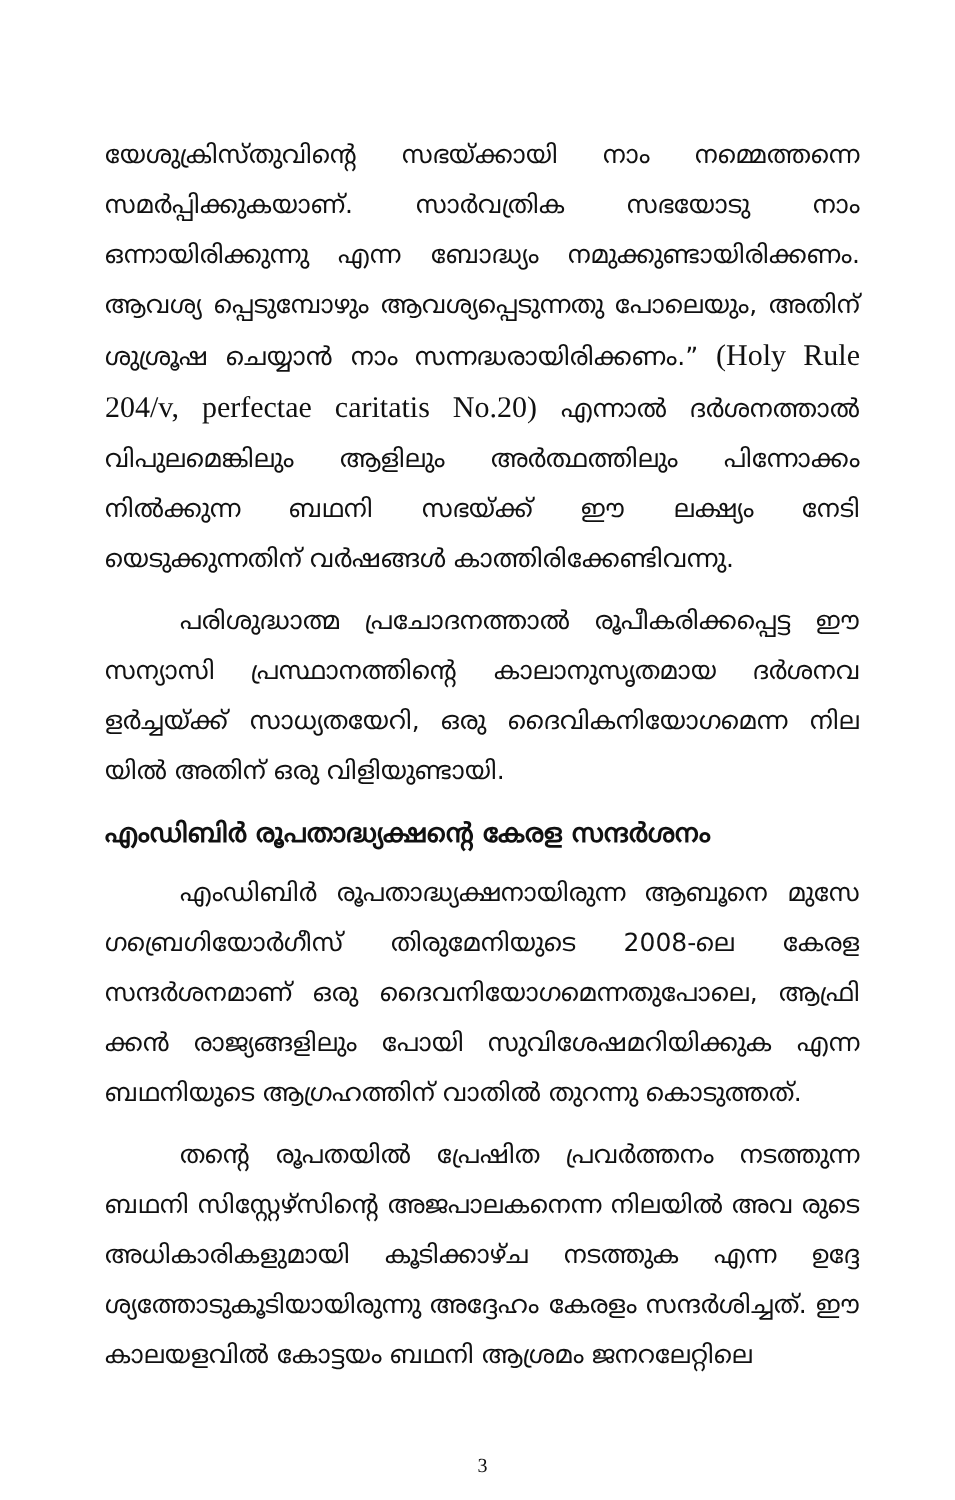യേശുക്രിസ്തുവിന്റെ സഭയ്ക്കായി നാം നമ്മെത്തന്നെ സമർപ്പിക്കുകയാണ്. സാർവത്രിക സഭയോടു നാം ഒന്നായിരിക്കുന്നു എന്ന ബോദ്ധ്യം നമുക്കുണ്ടായിരിക്കണം. ആവശ്യ പ്പെടുമ്പോഴും ആവശ്യപ്പെടുന്നതു പോലെയും, അതിന് ശുശ്രൂഷ ചെയ്യാൻ നാം സന്നദ്ധരായിരിക്കണം.” (Holy Rule 204/v, perfectae caritatis No.20) എന്നാൽ ദർശനത്താൽ വിപുലമെങ്കിലും ആളിലും അർത്ഥത്തിലും പിന്നോക്കം നിൽക്കുന്ന ബഥനി സഭയ്ക്ക് ഈ ലക്ഷ്യം നേടി യെടുക്കുന്നതിന് വർഷങ്ങൾ കാത്തിരിക്കേണ്ടിവന്നു.
പരിശുദ്ധാത്മ പ്രചോദനത്താൽ രൂപീകരിക്കപ്പെട്ട ഈ സന്യാസി പ്രസ്ഥാനത്തിന്റെ കാലാനുസൃതമായ ദർശനവ ളർച്ചയ്ക്ക് സാധ്യതയേറി, ഒരു ദൈവികനിയോഗമെന്ന നില യിൽ അതിന് ഒരു വിളിയുണ്ടായി.
എംഡിബിർ രൂപതാദ്ധ്യക്ഷന്റെ കേരള സന്ദർശനം
എംഡിബിർ രൂപതാദ്ധ്യക്ഷനായിരുന്ന ആബൂനെ മുസേ ഗബ്രെഗിയോർഗീസ് തിരുമേനിയുടെ 2008-ലെ കേരള സന്ദർശനമാണ് ഒരു ദൈവനിയോഗമെന്നതുപോലെ, ആഫ്രി ക്കൻ രാജ്യങ്ങളിലും പോയി സുവിശേഷമറിയിക്കുക എന്ന ബഥനിയുടെ ആഗ്രഹത്തിന് വാതിൽ തുറന്നു കൊടുത്തത്.
തന്റെ രൂപതയിൽ പ്രേഷിത പ്രവർത്തനം നടത്തുന്ന ബഥനി സിസ്റ്റേഴ്സിന്റെ അജപാലകനെന്ന നിലയിൽ അവ രുടെ അധികാരികളുമായി കൂടിക്കാഴ്ച നടത്തുക എന്ന ഉദ്ദേ ശ്യത്തോടുകൂടിയായിരുന്നു അദ്ദേഹം കേരളം സന്ദർശിച്ചത്. ഈ കാലയളവിൽ കോട്ടയം ബഥനി ആശ്രമം ജനറലേറ്റിലെ
3